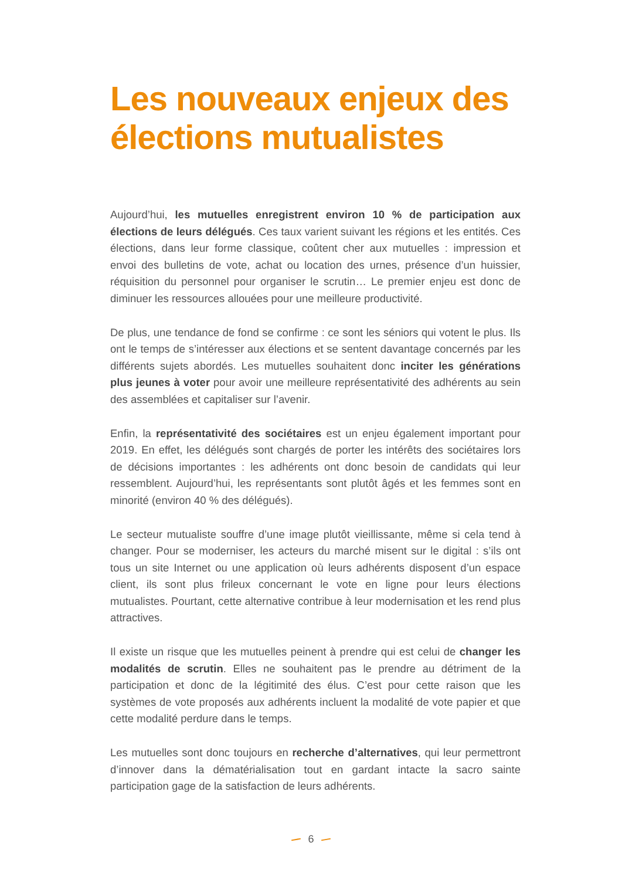Les nouveaux enjeux des élections mutualistes
Aujourd’hui, les mutuelles enregistrent environ 10 % de participation aux élections de leurs délégués. Ces taux varient suivant les régions et les entités. Ces élections, dans leur forme classique, coûtent cher aux mutuelles : impression et envoi des bulletins de vote, achat ou location des urnes, présence d’un huissier, réquisition du personnel pour organiser le scrutin… Le premier enjeu est donc de diminuer les ressources allouées pour une meilleure productivité.
De plus, une tendance de fond se confirme : ce sont les séniors qui votent le plus. Ils ont le temps de s’intéresser aux élections et se sentent davantage concernés par les différents sujets abordés. Les mutuelles souhaitent donc inciter les générations plus jeunes à voter pour avoir une meilleure représentativité des adhérents au sein des assemblées et capitaliser sur l’avenir.
Enfin, la représentativité des sociétaires est un enjeu également important pour 2019. En effet, les délégués sont chargés de porter les intérêts des sociétaires lors de décisions importantes : les adhérents ont donc besoin de candidats qui leur ressemblent. Aujourd’hui, les représentants sont plutôt âgés et les femmes sont en minorité (environ 40 % des délégués).
Le secteur mutualiste souffre d’une image plutôt vieillissante, même si cela tend à changer. Pour se moderniser, les acteurs du marché misent sur le digital : s’ils ont tous un site Internet ou une application où leurs adhérents disposent d’un espace client, ils sont plus frileux concernant le vote en ligne pour leurs élections mutualistes. Pourtant, cette alternative contribue à leur modernisation et les rend plus attractives.
Il existe un risque que les mutuelles peinent à prendre qui est celui de changer les modalités de scrutin. Elles ne souhaitent pas le prendre au détriment de la participation et donc de la légitimité des élus. C’est pour cette raison que les systèmes de vote proposés aux adhérents incluent la modalité de vote papier et que cette modalité perdure dans le temps.
Les mutuelles sont donc toujours en recherche d’alternatives, qui leur permettront d’innover dans la dématérialisation tout en gardant intacte la sacro sainte participation gage de la satisfaction de leurs adhérents.
6